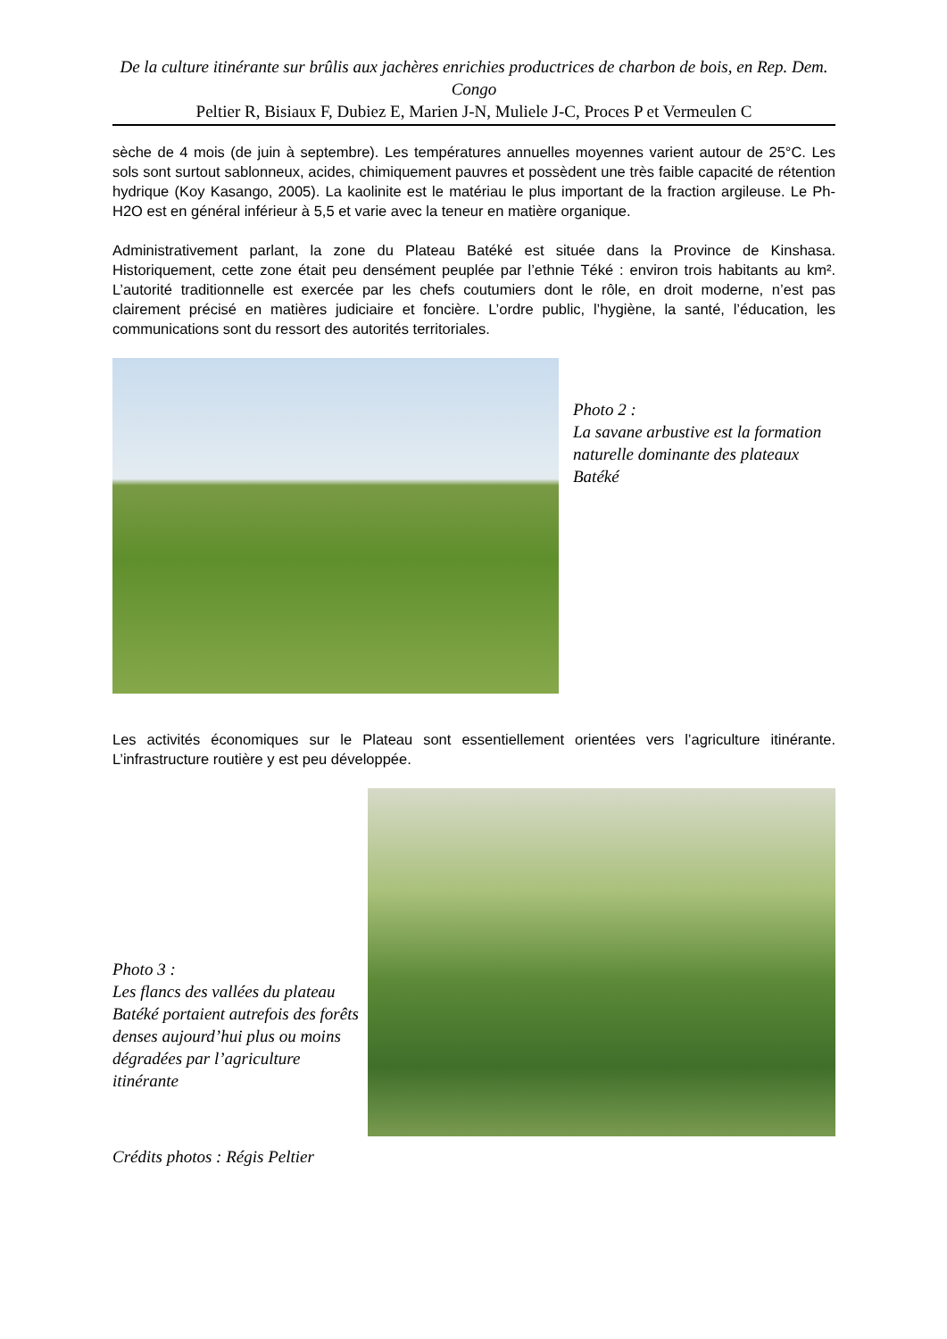De la culture itinérante sur brûlis aux jachères enrichies productrices de charbon de bois, en Rep. Dem. Congo
Peltier R, Bisiaux F, Dubiez E, Marien J-N, Muliele J-C, Proces P et Vermeulen C
sèche de 4 mois (de juin à septembre). Les températures annuelles moyennes varient autour de 25°C. Les sols sont surtout sablonneux, acides, chimiquement pauvres et possèdent une très faible capacité de rétention hydrique (Koy Kasango, 2005). La kaolinite est le matériau le plus important de la fraction argileuse. Le Ph-H2O est en général inférieur à 5,5 et varie avec la teneur en matière organique.
Administrativement parlant, la zone du Plateau Batéké est située dans la Province de Kinshasa. Historiquement, cette zone était peu densément peuplée par l’ethnie Téké : environ trois habitants au km². L’autorité traditionnelle est exercée par les chefs coutumiers dont le rôle, en droit moderne, n’est pas clairement précisé en matières judiciaire et foncière. L’ordre public, l’hygiène, la santé, l’éducation, les communications sont du ressort des autorités territoriales.
Photo 2 :
La savane arbustive est la formation naturelle dominante des plateaux Batéké
Les activités économiques sur le Plateau sont essentiellement orientées vers l’agriculture itinérante. L’infrastructure routière y est peu développée.
Photo 3 :
Les flancs des vallées du plateau Batéké portaient autrefois des forêts denses aujourd’hui plus ou moins dégradées par l’agriculture itinérante
Crédits photos : Régis Peltier